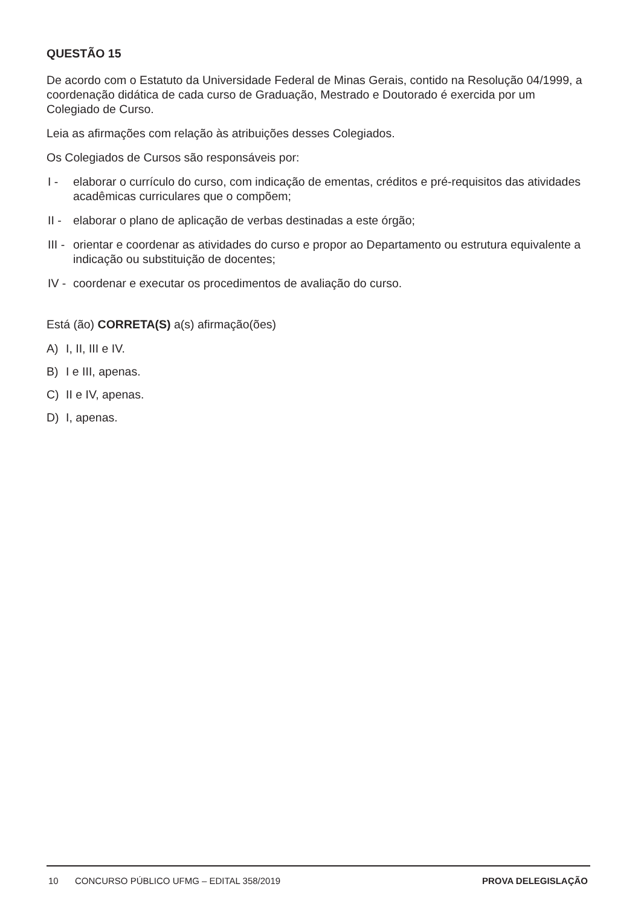QUESTÃO 15
De acordo com o Estatuto da Universidade Federal de Minas Gerais, contido na Resolução 04/1999, a coordenação didática de cada curso de Graduação, Mestrado e Doutorado é exercida por um Colegiado de Curso.
Leia as afirmações com relação às atribuições desses Colegiados.
Os Colegiados de Cursos são responsáveis por:
I - elaborar o currículo do curso, com indicação de ementas, créditos e pré-requisitos das atividades acadêmicas curriculares que o compõem;
II - elaborar o plano de aplicação de verbas destinadas a este órgão;
III - orientar e coordenar as atividades do curso e propor ao Departamento ou estrutura equivalente a indicação ou substituição de docentes;
IV - coordenar e executar os procedimentos de avaliação do curso.
Está (ão) CORRETA(S) a(s) afirmação(ões)
A) I, II, III e IV.
B) I e III, apenas.
C) II e IV, apenas.
D) I, apenas.
10 CONCURSO PÚBLICO UFMG – EDITAL 358/2019 PROVA DELEGISLAÇÃO